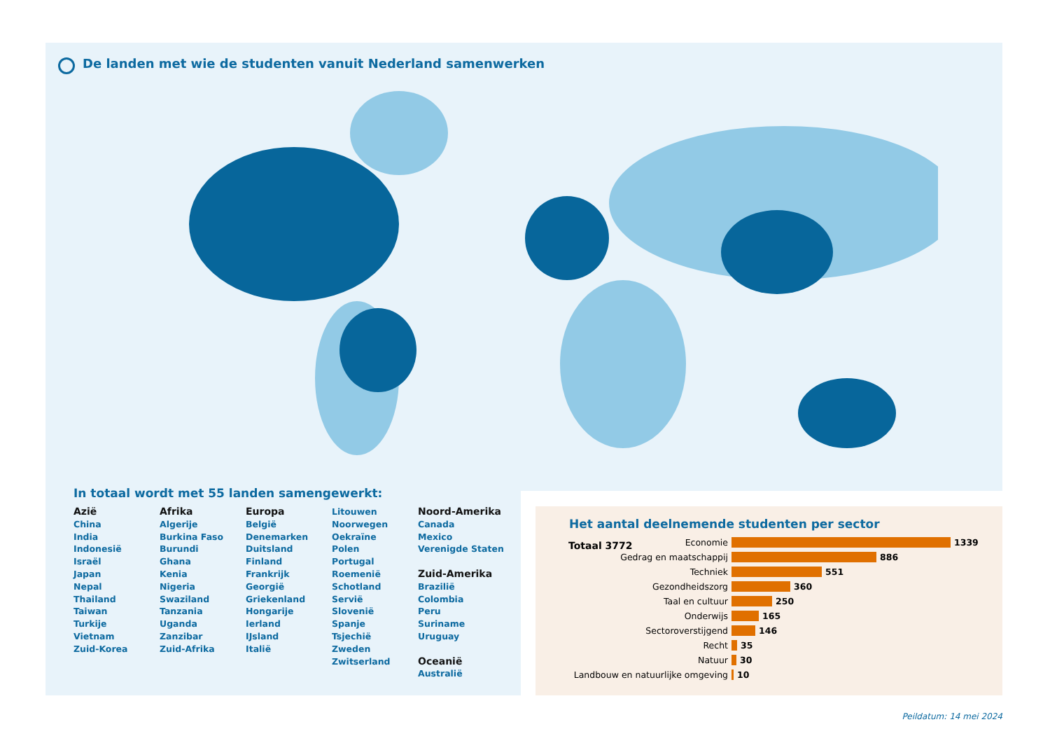De landen met wie de studenten vanuit Nederland samenwerken
In totaal wordt met 55 landen samengewerkt:
Azië
China
India
Indonesië
Israël
Japan
Nepal
Thailand
Taiwan
Turkije
Vietnam
Zuid-Korea
Afrika
Algerije
Burkina Faso
Burundi
Ghana
Kenia
Nigeria
Swaziland
Tanzania
Uganda
Zanzibar
Zuid-Afrika
Europa
België
Denemarken
Duitsland
Finland
Frankrijk
Georgië
Griekenland
Hongarije
Ierland
IJsland
Italië
Litouwen
Noorwegen
Oekraïne
Polen
Portugal
Roemenië
Schotland
Servië
Slovenië
Spanje
Tsjechië
Zweden
Zwitserland
Noord-Amerika
Canada
Mexico
Verenigde Staten
Zuid-Amerika
Brazilië
Colombia
Peru
Suriname
Uruguay
Oceanië
Australië
Het aantal deelnemende studenten per sector
Totaal 3772
Economie 1339
Gedrag en maatschappij 886
Techniek 551
Gezondheidszorg 360
Taal en cultuur 250
Onderwijs 165
Sectoroverstijgend 146
Recht 35
Natuur 30
Landbouw en natuurlijke omgeving 10
Peildatum: 14 mei 2024